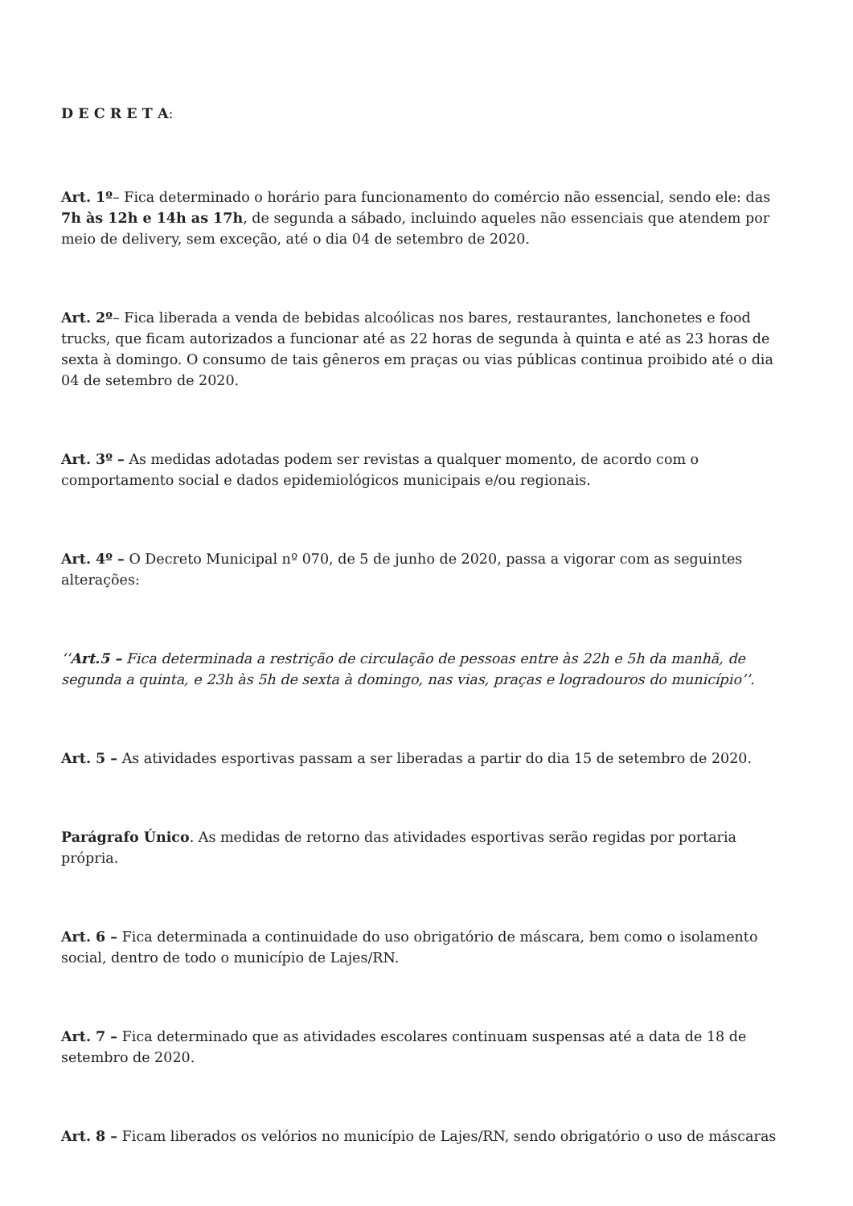D E C R E T A:
Art. 1º– Fica determinado o horário para funcionamento do comércio não essencial, sendo ele: das 7h às 12h e 14h as 17h, de segunda a sábado, incluindo aqueles não essenciais que atendem por meio de delivery, sem exceção, até o dia 04 de setembro de 2020.
Art. 2º– Fica liberada a venda de bebidas alcoólicas nos bares, restaurantes, lanchonetes e food trucks, que ficam autorizados a funcionar até as 22 horas de segunda à quinta e até as 23 horas de sexta à domingo. O consumo de tais gêneros em praças ou vias públicas continua proibido até o dia 04 de setembro de 2020.
Art. 3º – As medidas adotadas podem ser revistas a qualquer momento, de acordo com o comportamento social e dados epidemiológicos municipais e/ou regionais.
Art. 4º – O Decreto Municipal nº 070, de 5 de junho de 2020, passa a vigorar com as seguintes alterações:
‘‘Art.5 – Fica determinada a restrição de circulação de pessoas entre às 22h e 5h da manhã, de segunda a quinta, e 23h às 5h de sexta à domingo, nas vias, praças e logradouros do município’’.
Art. 5 – As atividades esportivas passam a ser liberadas a partir do dia 15 de setembro de 2020.
Parágrafo Único. As medidas de retorno das atividades esportivas serão regidas por portaria própria.
Art. 6 – Fica determinada a continuidade do uso obrigatório de máscara, bem como o isolamento social, dentro de todo o município de Lajes/RN.
Art. 7 – Fica determinado que as atividades escolares continuam suspensas até a data de 18 de setembro de 2020.
Art. 8 – Ficam liberados os velórios no município de Lajes/RN, sendo obrigatório o uso de máscaras